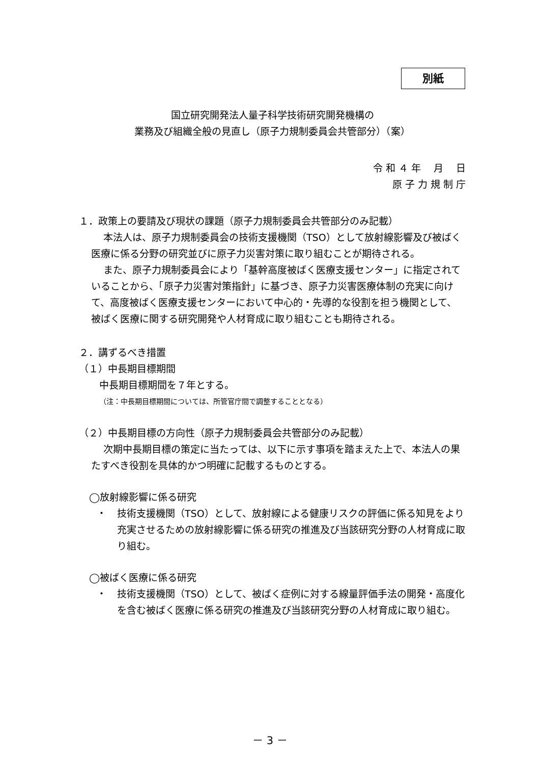別紙
国立研究開発法人量子科学技術研究開発機構の
業務及び組織全般の見直し（原子力規制委員会共管部分）（案）
令 和 ４ 年　 月　 日
原 子 力 規 制 庁
１．政策上の要請及び現状の課題（原子力規制委員会共管部分のみ記載）
本法人は、原子力規制委員会の技術支援機関（TSO）として放射線影響及び被ばく医療に係る分野の研究並びに原子力災害対策に取り組むことが期待される。
また、原子力規制委員会により「基幹高度被ばく医療支援センター」に指定されていることから、「原子力災害対策指針」に基づき、原子力災害医療体制の充実に向けて、高度被ばく医療支援センターにおいて中心的・先導的な役割を担う機関として、被ばく医療に関する研究開発や人材育成に取り組むことも期待される。
２．講ずるべき措置
（１）中長期目標期間
中長期目標期間を７年とする。
（注：中長期目標期間については、所管官庁間で調整することとなる）
（２）中長期目標の方向性（原子力規制委員会共管部分のみ記載）
次期中長期目標の策定に当たっては、以下に示す事項を踏まえた上で、本法人の果たすべき役割を具体的かつ明確に記載するものとする。
◯放射線影響に係る研究
・ 技術支援機関（TSO）として、放射線による健康リスクの評価に係る知見をより充実させるための放射線影響に係る研究の推進及び当該研究分野の人材育成に取り組む。
◯被ばく医療に係る研究
・ 技術支援機関（TSO）として、被ばく症例に対する線量評価手法の開発・高度化を含む被ばく医療に係る研究の推進及び当該研究分野の人材育成に取り組む。
－ 3 －